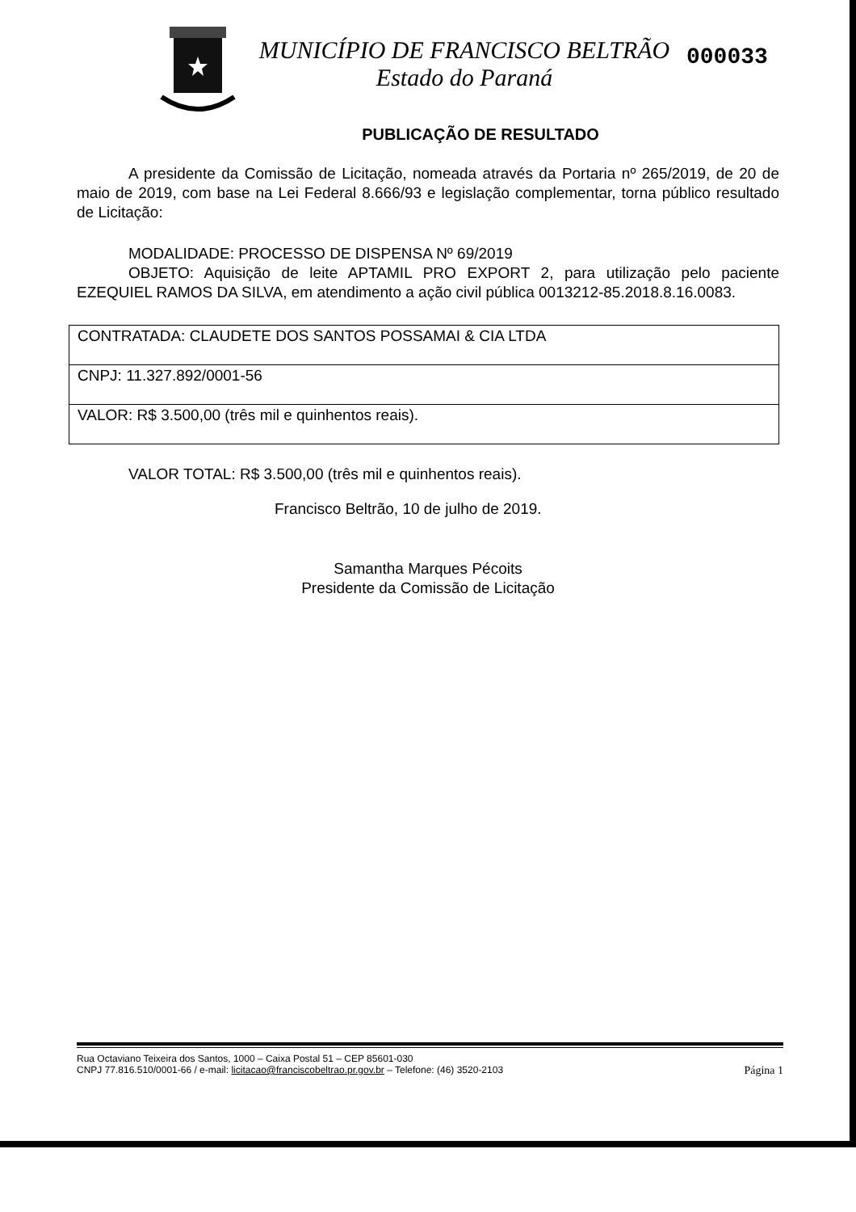MUNICÍPIO DE FRANCISCO BELTRÃO
Estado do Paraná
000033
PUBLICAÇÃO DE RESULTADO
A presidente da Comissão de Licitação, nomeada através da Portaria nº 265/2019, de 20 de maio de 2019, com base na Lei Federal 8.666/93 e legislação complementar, torna público resultado de Licitação:
MODALIDADE: PROCESSO DE DISPENSA Nº 69/2019
OBJETO: Aquisição de leite APTAMIL PRO EXPORT 2, para utilização pelo paciente EZEQUIEL RAMOS DA SILVA, em atendimento a ação civil pública 0013212-85.2018.8.16.0083.
| CONTRATADA: CLAUDETE DOS SANTOS POSSAMAI & CIA LTDA |
| CNPJ: 11.327.892/0001-56 |
| VALOR: R$ 3.500,00 (três mil e quinhentos reais). |
VALOR TOTAL: R$ 3.500,00 (três mil e quinhentos reais).
Francisco Beltrão, 10 de julho de 2019.
Samantha Marques Pécoits
Presidente da Comissão de Licitação
Rua Octaviano Teixeira dos Santos, 1000 – Caixa Postal 51 – CEP 85601-030
CNPJ 77.816.510/0001-66 / e-mail: licitacao@franciscobeltrao.pr.gov.br – Telefone: (46) 3520-2103 Página 1